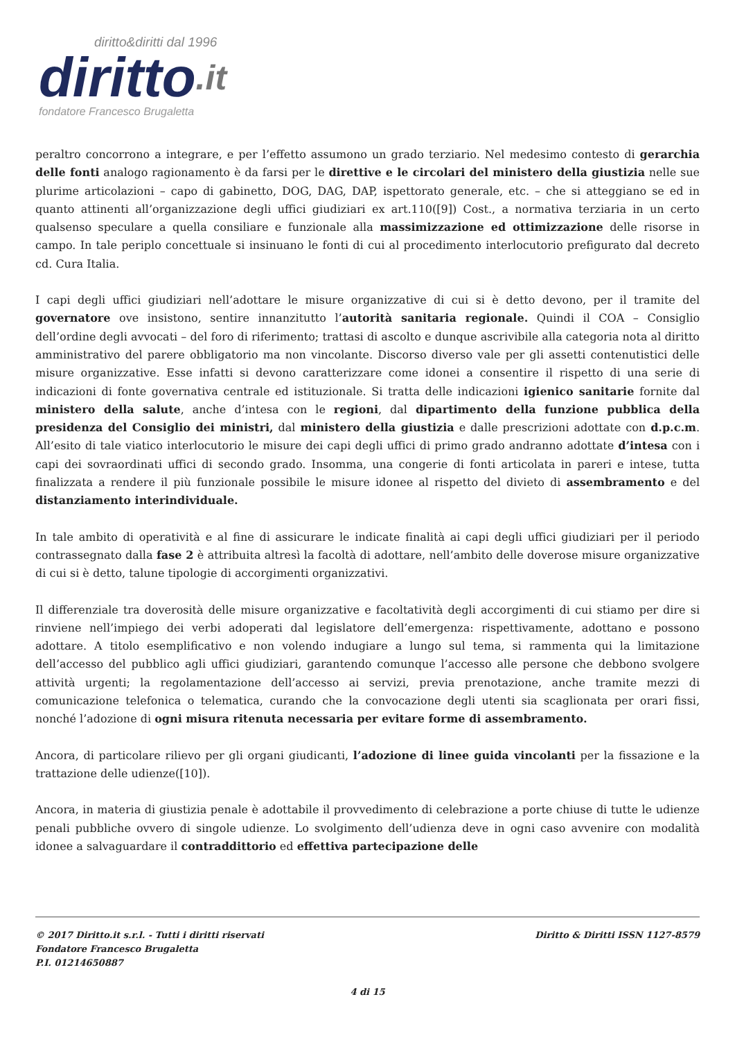diritto&diritti dal 1996
diritto.it
fondatore Francesco Brugaletta
peraltro concorrono a integrare, e per l’effetto assumono un grado terziario. Nel medesimo contesto di gerarchia delle fonti analogo ragionamento è da farsi per le direttive e le circolari del ministero della giustizia nelle sue plurime articolazioni – capo di gabinetto, DOG, DAG, DAP, ispettorato generale, etc. – che si atteggiano se ed in quanto attinenti all’organizzazione degli uffici giudiziari ex art.110([9]) Cost., a normativa terziaria in un certo qualsenso speculare a quella consiliare e funzionale alla massimizzazione ed ottimizzazione delle risorse in campo. In tale periplo concettuale si insinuano le fonti di cui al procedimento interlocutorio prefigurato dal decreto cd. Cura Italia.
I capi degli uffici giudiziari nell’adottare le misure organizzative di cui si è detto devono, per il tramite del governatore ove insistono, sentire innanzitutto l’autorità sanitaria regionale. Quindi il COA – Consiglio dell’ordine degli avvocati – del foro di riferimento; trattasi di ascolto e dunque ascrivibile alla categoria nota al diritto amministrativo del parere obbligatorio ma non vincolante. Discorso diverso vale per gli assetti contenutistici delle misure organizzative. Esse infatti si devono caratterizzare come idonei a consentire il rispetto di una serie di indicazioni di fonte governativa centrale ed istituzionale. Si tratta delle indicazioni igienico sanitarie fornite dal ministero della salute, anche d’intesa con le regioni, dal dipartimento della funzione pubblica della presidenza del Consiglio dei ministri, dal ministero della giustizia e dalle prescrizioni adottate con d.p.c.m. All’esito di tale viatico interlocutorio le misure dei capi degli uffici di primo grado andranno adottate d’intesa con i capi dei sovraordinati uffici di secondo grado. Insomma, una congerie di fonti articolata in pareri e intese, tutta finalizzata a rendere il più funzionale possibile le misure idonee al rispetto del divieto di assembramento e del distanziamento interindividuale.
In tale ambito di operatività e al fine di assicurare le indicate finalità ai capi degli uffici giudiziari per il periodo contrassegnato dalla fase 2 è attribuita altresì la facoltà di adottare, nell’ambito delle doverose misure organizzative di cui si è detto, talune tipologie di accorgimenti organizzativi.
Il differenziale tra doverosità delle misure organizzative e facoltatività degli accorgimenti di cui stiamo per dire si rinviene nell’impiego dei verbi adoperati dal legislatore dell’emergenza: rispettivamente, adottano e possono adottare. A titolo esemplificativo e non volendo indugiare a lungo sul tema, si rammenta qui la limitazione dell’accesso del pubblico agli uffici giudiziari, garantendo comunque l’accesso alle persone che debbono svolgere attività urgenti; la regolamentazione dell’accesso ai servizi, previa prenotazione, anche tramite mezzi di comunicazione telefonica o telematica, curando che la convocazione degli utenti sia scaglionata per orari fissi, nonché l’adozione di ogni misura ritenuta necessaria per evitare forme di assembramento.
Ancora, di particolare rilievo per gli organi giudicanti, l’adozione di linee guida vincolanti per la fissazione e la trattazione delle udienze([10]).
Ancora, in materia di giustizia penale è adottabile il provvedimento di celebrazione a porte chiuse di tutte le udienze penali pubbliche ovvero di singole udienze. Lo svolgimento dell’udienza deve in ogni caso avvenire con modalità idonee a salvaguardare il contraddittorio ed effettiva partecipazione delle
Diritto & Diritti ISSN 1127-8579
© 2017 Diritto.it s.r.l. - Tutti i diritti riservati
Fondatore Francesco Brugaletta
P.I. 01214650887
4 di 15